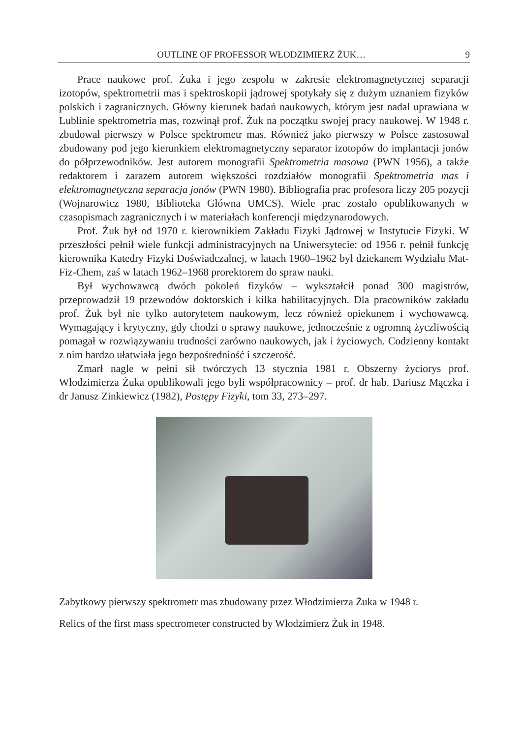OUTLINE OF PROFESSOR WŁODZIMIERZ ŻUK… 9
Prace naukowe prof. Żuka i jego zespołu w zakresie elektromagnetycznej separacji izotopów, spektrometrii mas i spektroskopii jądrowej spotykały się z dużym uznaniem fizyków polskich i zagranicznych. Główny kierunek badań naukowych, którym jest nadal uprawiana w Lublinie spektrometria mas, rozwinął prof. Żuk na początku swojej pracy naukowej. W 1948 r. zbudował pierwszy w Polsce spektrometr mas. Również jako pierwszy w Polsce zastosował zbudowany pod jego kierunkiem elektromagnetyczny separator izotopów do implantacji jonów do półprzewodników. Jest autorem monografii Spektrometria masowa (PWN 1956), a także redaktorem i zarazem autorem większości rozdziałów monografii Spektrometria mas i elektromagnetyczna separacja jonów (PWN 1980). Bibliografia prac profesora liczy 205 pozycji (Wojnarowicz 1980, Biblioteka Główna UMCS). Wiele prac zostało opublikowanych w czasopismach zagranicznych i w materiałach konferencji międzynarodowych.
Prof. Żuk był od 1970 r. kierownikiem Zakładu Fizyki Jądrowej w Instytucie Fizyki. W przeszłości pełnił wiele funkcji administracyjnych na Uniwersytecie: od 1956 r. pełnił funkcję kierownika Katedry Fizyki Doświadczalnej, w latach 1960–1962 był dziekanem Wydziału Mat-Fiz-Chem, zaś w latach 1962–1968 prorektorem do spraw nauki.
Był wychowawcą dwóch pokoleń fizyków – wykształcił ponad 300 magistrów, przeprowadził 19 przewodów doktorskich i kilka habilitacyjnych. Dla pracowników zakładu prof. Żuk był nie tylko autorytetem naukowym, lecz również opiekunem i wychowawcą. Wymagający i krytyczny, gdy chodzi o sprawy naukowe, jednocześnie z ogromną życzliwością pomagał w rozwiązywaniu trudności zarówno naukowych, jak i życiowych. Codzienny kontakt z nim bardzo ułatwiała jego bezpośredniość i szczerość.
Zmarł nagle w pełni sił twórczych 13 stycznia 1981 r. Obszerny życiorys prof. Włodzimierza Żuka opublikowali jego byli współpracownicy – prof. dr hab. Dariusz Mączka i dr Janusz Zinkiewicz (1982), Postępy Fizyki, tom 33, 273–297.
Zabytkowy pierwszy spektrometr mas zbudowany przez Włodzimierza Żuka w 1948 r.
Relics of the first mass spectrometer constructed by Włodzimierz Żuk in 1948.